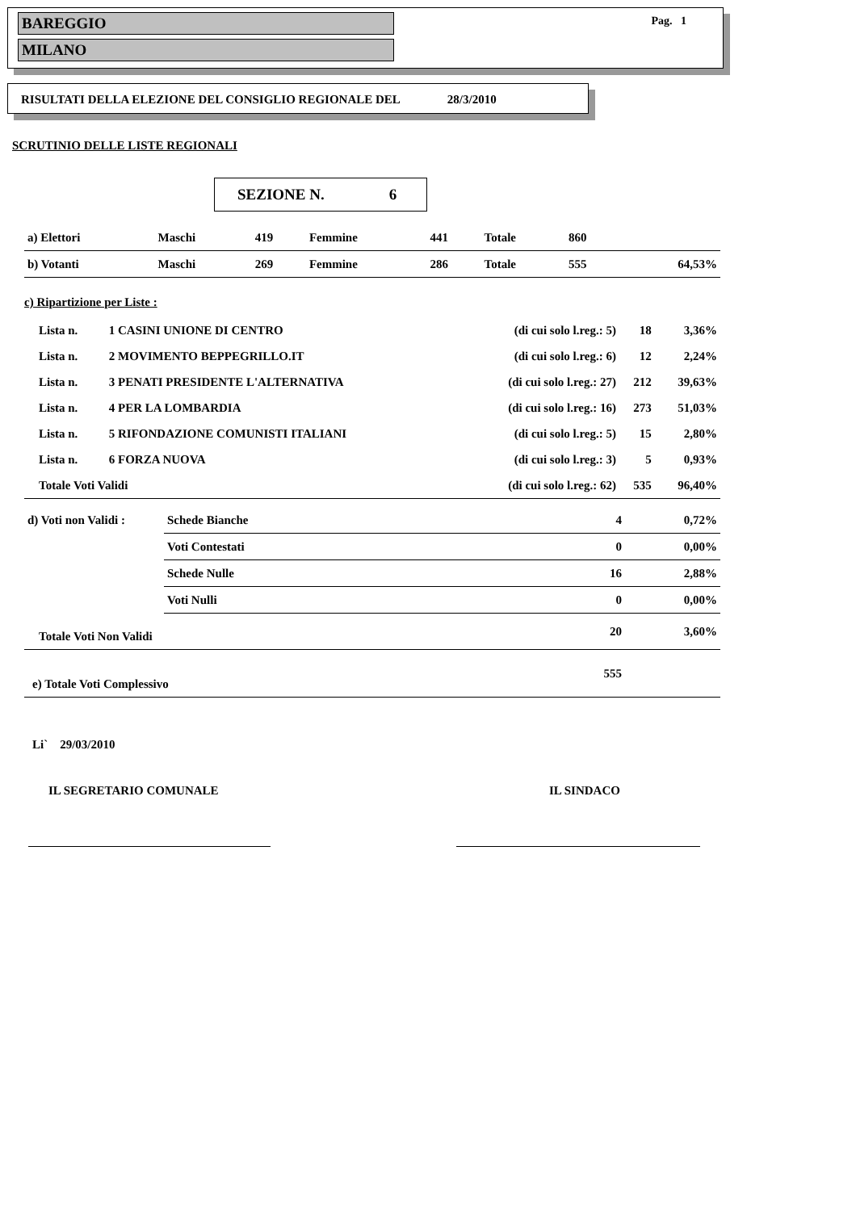BAREGGIO
MILANO
Pag. 1
RISULTATI DELLA ELEZIONE DEL CONSIGLIO REGIONALE DEL 28/3/2010
SCRUTINIO DELLE LISTE REGIONALI
SEZIONE N. 6
| a) Elettori | Maschi | 419 | Femmine | 441 | Totale | 860 | |
| b) Votanti | Maschi | 269 | Femmine | 286 | Totale | 555 | 64,53% |
c) Ripartizione per Liste :
| Lista n. | 1 CASINI UNIONE DI CENTRO | (di cui solo l.reg.: 5) | 18 | 3,36% |
| Lista n. | 2 MOVIMENTO BEPPEGRILLO.IT | (di cui solo l.reg.: 6) | 12 | 2,24% |
| Lista n. | 3 PENATI PRESIDENTE L'ALTERNATIVA | (di cui solo l.reg.: 27) | 212 | 39,63% |
| Lista n. | 4 PER LA LOMBARDIA | (di cui solo l.reg.: 16) | 273 | 51,03% |
| Lista n. | 5 RIFONDAZIONE COMUNISTI ITALIANI | (di cui solo l.reg.: 5) | 15 | 2,80% |
| Lista n. | 6 FORZA NUOVA | (di cui solo l.reg.: 3) | 5 | 0,93% |
| Totale Voti Validi | | (di cui solo l.reg.: 62) | 535 | 96,40% |
| d) Voti non Validi : | Schede Bianche | 4 | 0,72% |
| | Voti Contestati | 0 | 0,00% |
| | Schede Nulle | 16 | 2,88% |
| | Voti Nulli | 0 | 0,00% |
| Totale Voti Non Validi | | 20 | 3,60% |
| e) Totale Voti Complessivo | | 555 | |
Li` 29/03/2010
IL SEGRETARIO COMUNALE IL SINDACO